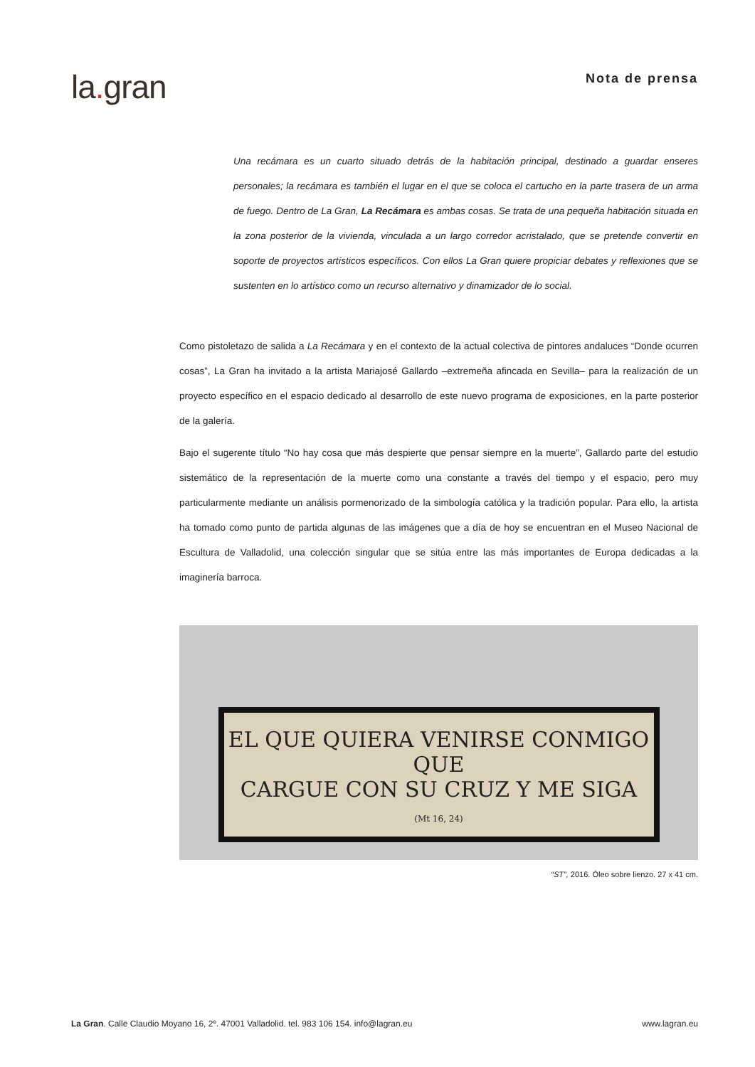la. gran
Nota de prensa
Una recámara es un cuarto situado detrás de la habitación principal, destinado a guardar enseres personales; la recámara es también el lugar en el que se coloca el cartucho en la parte trasera de un arma de fuego. Dentro de La Gran, La Recámara es ambas cosas. Se trata de una pequeña habitación situada en la zona posterior de la vivienda, vinculada a un largo corredor acristalado, que se pretende convertir en soporte de proyectos artísticos específicos. Con ellos La Gran quiere propiciar debates y reflexiones que se sustenten en lo artístico como un recurso alternativo y dinamizador de lo social.
Como pistoletazo de salida a La Recámara y en el contexto de la actual colectiva de pintores andaluces “Donde ocurren cosas”, La Gran ha invitado a la artista Mariajosé Gallardo –extremeña afincada en Sevilla– para la realización de un proyecto específico en el espacio dedicado al desarrollo de este nuevo programa de exposiciones, en la parte posterior de la galería.
Bajo el sugerente título “No hay cosa que más despierte que pensar siempre en la muerte”, Gallardo parte del estudio sistemático de la representación de la muerte como una constante a través del tiempo y el espacio, pero muy particularmente mediante un análisis pormenorizado de la simbología católica y la tradición popular. Para ello, la artista ha tomado como punto de partida algunas de las imágenes que a día de hoy se encuentran en el Museo Nacional de Escultura de Valladolid, una colección singular que se sitúa entre las más importantes de Europa dedicadas a la imaginería barroca.
EL QUE QUIERA VENIRSE CONMIGO QUE
CARGUE CON SU CRUZ Y ME SIGA
(Mt 16, 24)
“ST”, 2016. Óleo sobre lienzo. 27 x 41 cm.
La Gran. Calle Claudio Moyano 16, 2º. 47001 Valladolid. tel. 983 106 154. info@lagran.eu
www.lagran.eu